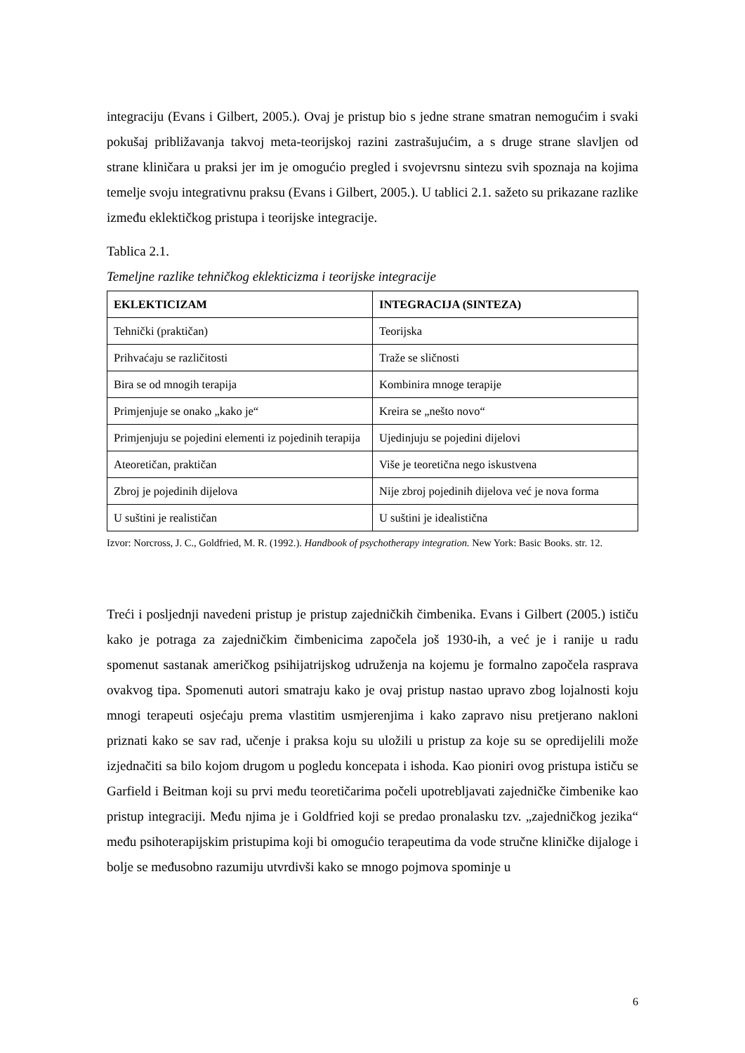integraciju (Evans i Gilbert, 2005.). Ovaj je pristup bio s jedne strane smatran nemogućim i svaki pokušaj približavanja takvoj meta-teorijskoj razini zastrašujućim, a s druge strane slavljen od strane kliničara u praksi jer im je omogućio pregled i svojevrsnu sintezu svih spoznaja na kojima temelje svoju integrativnu praksu (Evans i Gilbert, 2005.). U tablici 2.1. sažeto su prikazane razlike između eklektičkog pristupa i teorijske integracije.
Tablica 2.1.
Temeljne razlike tehničkog eklekticizma i teorijske integracije
| EKLEKTICIZAM | INTEGRACIJA (SINTEZA) |
| --- | --- |
| Tehnički (praktičan) | Teorijska |
| Prihvaćaju se različitosti | Traže se sličnosti |
| Bira se od mnogih terapija | Kombinira mnoge terapije |
| Primjenjuje se onako „kako je“ | Kreira se „nešto novo“ |
| Primjenjuju se pojedini elementi iz pojedinih terapija | Ujedinjuju se pojedini dijelovi |
| Ateoretičan, praktičan | Više je teoretična nego iskustvena |
| Zbroj je pojedinih dijelova | Nije zbroj pojedinih dijelova već je nova forma |
| U suštini je realističan | U suštini je idealistična |
Izvor: Norcross, J. C., Goldfried, M. R. (1992.). Handbook of psychotherapy integration. New York: Basic Books. str. 12.
Treći i posljednji navedeni pristup je pristup zajedničkih čimbenika. Evans i Gilbert (2005.) ističu kako je potraga za zajedničkim čimbenicima započela još 1930-ih, a već je i ranije u radu spomenut sastanak američkog psihijatrijskog udruženja na kojemu je formalno započela rasprava ovakvog tipa. Spomenuti autori smatraju kako je ovaj pristup nastao upravo zbog lojalnosti koju mnogi terapeuti osjećaju prema vlastitim usmjerenjima i kako zapravo nisu pretjerano nakloni priznati kako se sav rad, učenje i praksa koju su uložili u pristup za koje su se opredijelili može izjednačiti sa bilo kojom drugom u pogledu koncepata i ishoda. Kao pioniri ovog pristupa ističu se Garfield i Beitman koji su prvi među teoretičarima počeli upotrebljavati zajedničke čimbenike kao pristup integraciji. Među njima je i Goldfried koji se predao pronalasku tzv. „zajedničkog jezika“ među psihoterapijskim pristupima koji bi omogućio terapeutima da vode stručne kliničke dijaloge i bolje se međusobno razumiju utvrdivši kako se mnogo pojmova spominje u
6